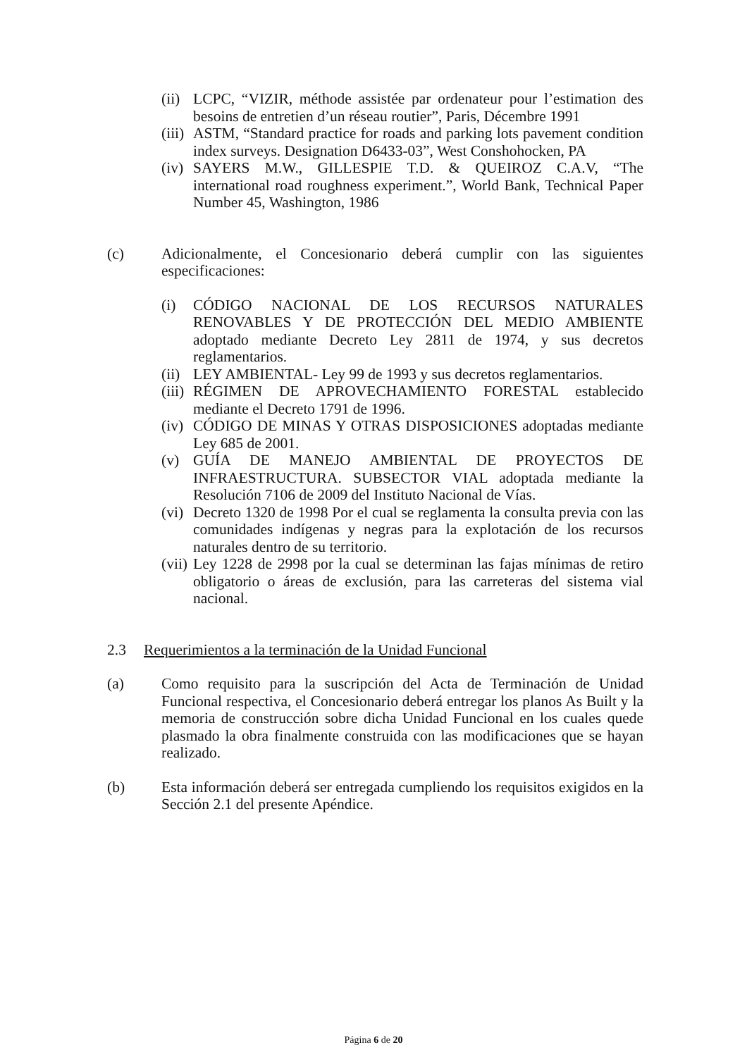(ii) LCPC, “VIZIR, méthode assistée par ordenateur pour l’estimation des besoins de entretien d’un réseau routier”, Paris, Décembre 1991
(iii) ASTM, “Standard practice for roads and parking lots pavement condition index surveys. Designation D6433-03”, West Conshohocken, PA
(iv) SAYERS M.W., GILLESPIE T.D. & QUEIROZ C.A.V, “The international road roughness experiment.”, World Bank, Technical Paper Number 45, Washington, 1986
(c) Adicionalmente, el Concesionario deberá cumplir con las siguientes especificaciones:
(i) CÓDIGO NACIONAL DE LOS RECURSOS NATURALES RENOVABLES Y DE PROTECCIÓN DEL MEDIO AMBIENTE adoptado mediante Decreto Ley 2811 de 1974, y sus decretos reglamentarios.
(ii) LEY AMBIENTAL- Ley 99 de 1993 y sus decretos reglamentarios.
(iii) RÉGIMEN DE APROVECHAMIENTO FORESTAL establecido mediante el Decreto 1791 de 1996.
(iv) CÓDIGO DE MINAS Y OTRAS DISPOSICIONES adoptadas mediante Ley 685 de 2001.
(v) GUÍA DE MANEJO AMBIENTAL DE PROYECTOS DE INFRAESTRUCTURA. SUBSECTOR VIAL adoptada mediante la Resolución 7106 de 2009 del Instituto Nacional de Vías.
(vi) Decreto 1320 de 1998 Por el cual se reglamenta la consulta previa con las comunidades indígenas y negras para la explotación de los recursos naturales dentro de su territorio.
(vii) Ley 1228 de 2998 por la cual se determinan las fajas mínimas de retiro obligatorio o áreas de exclusión, para las carreteras del sistema vial nacional.
2.3 Requerimientos a la terminación de la Unidad Funcional
(a) Como requisito para la suscripción del Acta de Terminación de Unidad Funcional respectiva, el Concesionario deberá entregar los planos As Built y la memoria de construcción sobre dicha Unidad Funcional en los cuales quede plasmado la obra finalmente construida con las modificaciones que se hayan realizado.
(b) Esta información deberá ser entregada cumpliendo los requisitos exigidos en la Sección 2.1 del presente Apéndice.
Página 6 de 20